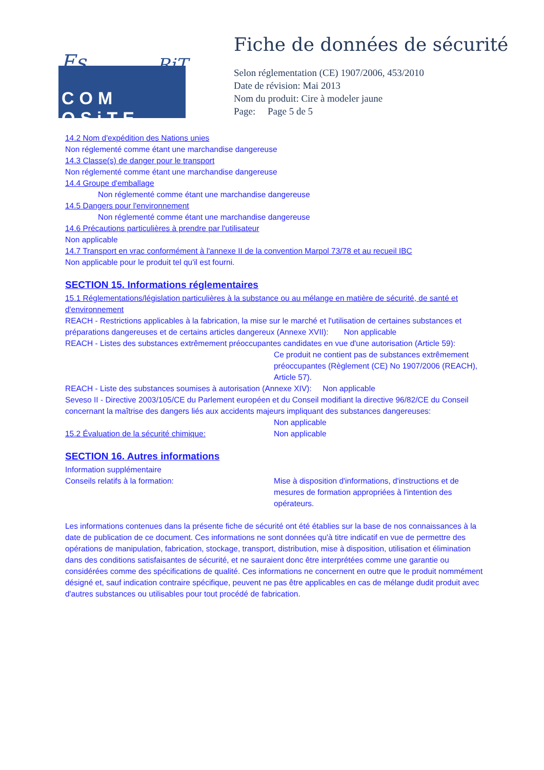Es RiT
COM OSiTE
Fiche de données de sécurité
Selon réglementation (CE) 1907/2006, 453/2010
Date de révision: Mai 2013
Nom du produit: Cire à modeler jaune
Page: Page 5 de 5
14.2 Nom d'expédition des Nations unies
Non réglementé comme étant une marchandise dangereuse
14.3 Classe(s) de danger pour le transport
Non réglementé comme étant une marchandise dangereuse
14.4 Groupe d'emballage
Non réglementé comme étant une marchandise dangereuse
14.5 Dangers pour l'environnement
Non réglementé comme étant une marchandise dangereuse
14.6 Précautions particulières à prendre par l'utilisateur
Non applicable
14.7 Transport en vrac conformément à l'annexe II de la convention Marpol 73/78 et au recueil IBC
Non applicable pour le produit tel qu'il est fourni.
SECTION 15. Informations réglementaires
15.1 Réglementations/législation particulières à la substance ou au mélange en matière de sécurité, de santé et d'environnement
REACH - Restrictions applicables à la fabrication, la mise sur le marché et l'utilisation de certaines substances et préparations dangereuses et de certains articles dangereux (Annexe XVII): Non applicable
REACH - Listes des substances extrêmement préoccupantes candidates en vue d'une autorisation (Article 59):
Ce produit ne contient pas de substances extrêmement préoccupantes (Règlement (CE) No 1907/2006 (REACH), Article 57).
REACH - Liste des substances soumises à autorisation (Annexe XIV): Non applicable
Seveso II - Directive 2003/105/CE du Parlement européen et du Conseil modifiant la directive 96/82/CE du Conseil concernant la maîtrise des dangers liés aux accidents majeurs impliquant des substances dangereuses:
Non applicable
15.2 Évaluation de la sécurité chimique: Non applicable
SECTION 16. Autres informations
Information supplémentaire
Conseils relatifs à la formation: Mise à disposition d'informations, d'instructions et de mesures de formation appropriées à l'intention des opérateurs.
Les informations contenues dans la présente fiche de sécurité ont été établies sur la base de nos connaissances à la date de publication de ce document. Ces informations ne sont données qu'à titre indicatif en vue de permettre des opérations de manipulation, fabrication, stockage, transport, distribution, mise à disposition, utilisation et élimination dans des conditions satisfaisantes de sécurité, et ne sauraient donc être interprétées comme une garantie ou considérées comme des spécifications de qualité. Ces informations ne concernent en outre que le produit nommément désigné et, sauf indication contraire spécifique, peuvent ne pas être applicables en cas de mélange dudit produit avec d'autres substances ou utilisables pour tout procédé de fabrication.